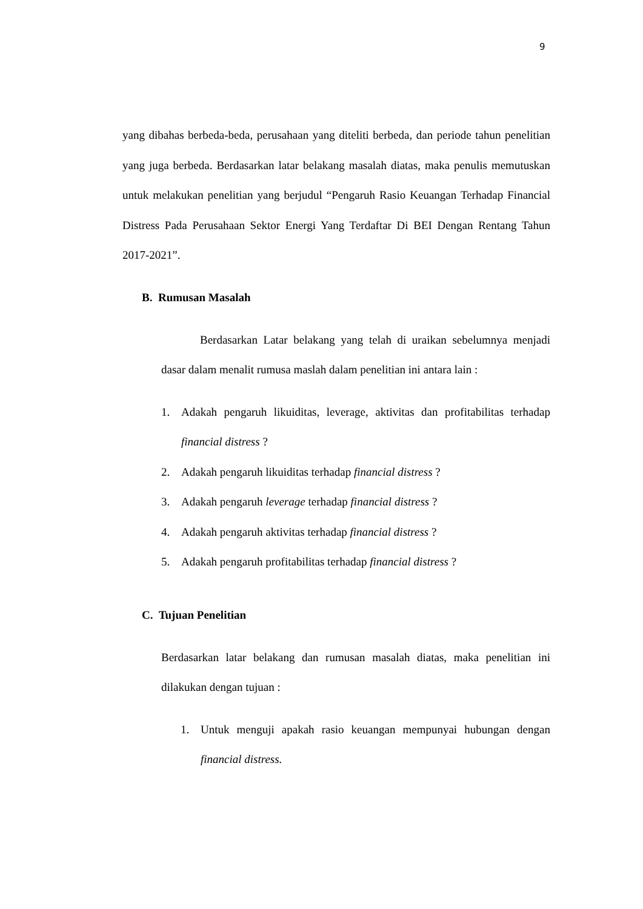9
yang dibahas berbeda-beda, perusahaan yang diteliti berbeda, dan periode tahun penelitian yang juga berbeda. Berdasarkan latar belakang masalah diatas, maka penulis memutuskan untuk melakukan penelitian yang berjudul “Pengaruh Rasio Keuangan Terhadap Financial Distress Pada Perusahaan Sektor Energi Yang Terdaftar Di BEI Dengan Rentang Tahun 2017-2021”.
B. Rumusan Masalah
Berdasarkan Latar belakang yang telah di uraikan sebelumnya menjadi dasar dalam menalit rumusa maslah dalam penelitian ini antara lain :
1. Adakah pengaruh likuiditas, leverage, aktivitas dan profitabilitas terhadap financial distress ?
2. Adakah pengaruh likuiditas terhadap financial distress ?
3. Adakah pengaruh leverage terhadap financial distress ?
4. Adakah pengaruh aktivitas terhadap financial distress ?
5. Adakah pengaruh profitabilitas terhadap financial distress ?
C. Tujuan Penelitian
Berdasarkan latar belakang dan rumusan masalah diatas, maka penelitian ini dilakukan dengan tujuan :
1. Untuk menguji apakah rasio keuangan mempunyai hubungan dengan financial distress.